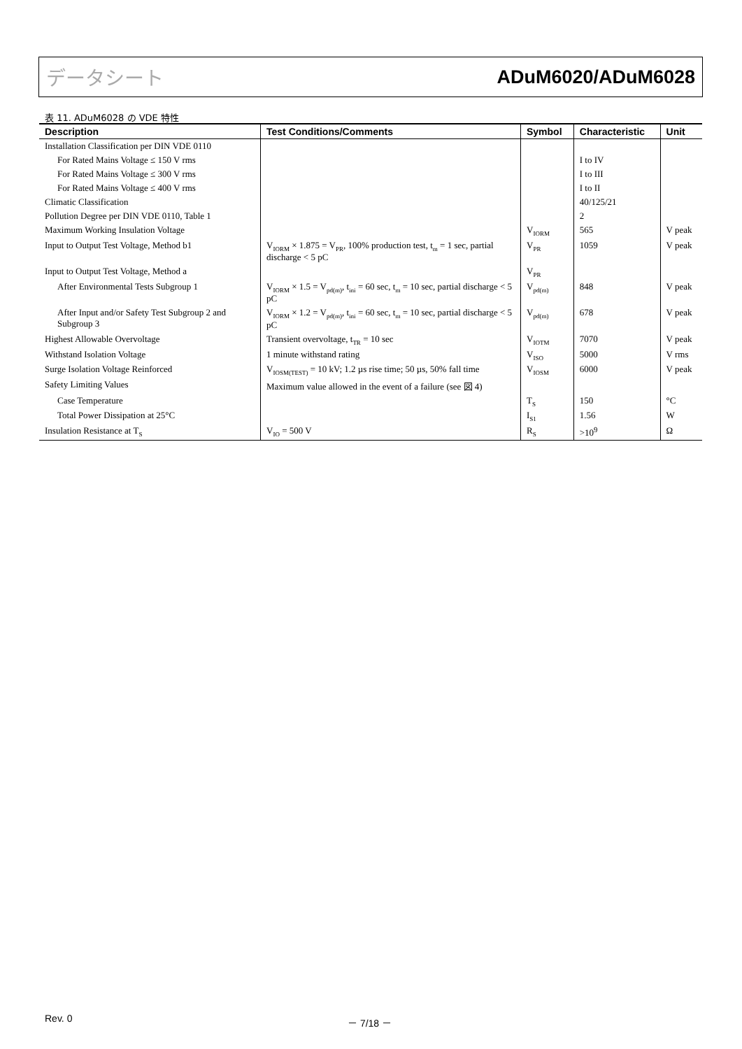データシート ADuM6020/ADuM6028
表 11. ADuM6028 の VDE 特性
| Description | Test Conditions/Comments | Symbol | Characteristic | Unit |
| --- | --- | --- | --- | --- |
| Installation Classification per DIN VDE 0110 | | | | |
| For Rated Mains Voltage ≤ 150 V rms | | | I to IV | |
| For Rated Mains Voltage ≤ 300 V rms | | | I to III | |
| For Rated Mains Voltage ≤ 400 V rms | | | I to II | |
| Climatic Classification | | | 40/125/21 | |
| Pollution Degree per DIN VDE 0110, Table 1 | | | 2 | |
| Maximum Working Insulation Voltage | | V<sub>IORM</sub> | 565 | V peak |
| Input to Output Test Voltage, Method b1 | V<sub>IORM</sub> × 1.875 = V<sub>PR</sub>, 100% production test, t<sub>m</sub> = 1 sec, partial discharge < 5 pC | V<sub>PR</sub> | 1059 | V peak |
| Input to Output Test Voltage, Method a | | V<sub>PR</sub> | | |
| After Environmental Tests Subgroup 1 | V<sub>IORM</sub> × 1.5 = V<sub>pd(m)</sub>, t<sub>ini</sub> = 60 sec, t<sub>m</sub> = 10 sec, partial discharge < 5 pC | V<sub>pd(m)</sub> | 848 | V peak |
| After Input and/or Safety Test Subgroup 2 and Subgroup 3 | V<sub>IORM</sub> × 1.2 = V<sub>pd(m)</sub>, t<sub>ini</sub> = 60 sec, t<sub>m</sub> = 10 sec, partial discharge < 5 pC | V<sub>pd(m)</sub> | 678 | V peak |
| Highest Allowable Overvoltage | Transient overvoltage, t<sub>TR</sub> = 10 sec | V<sub>IOTM</sub> | 7070 | V peak |
| Withstand Isolation Voltage | 1 minute withstand rating | V<sub>ISO</sub> | 5000 | V rms |
| Surge Isolation Voltage Reinforced | V<sub>IOSM(TEST)</sub> = 10 kV; 1.2 µs rise time; 50 µs, 50% fall time | V<sub>IOSM</sub> | 6000 | V peak |
| Safety Limiting Values | Maximum value allowed in the event of a failure (see 図 4) | | | |
| Case Temperature | | T<sub>S</sub> | 150 | °C |
| Total Power Dissipation at 25°C | | I<sub>S1</sub> | 1.56 | W |
| Insulation Resistance at T<sub>S</sub> | V<sub>IO</sub> = 500 V | R<sub>S</sub> | >10<sup>9</sup> | Ω |
Rev. 0 － 7/18 －